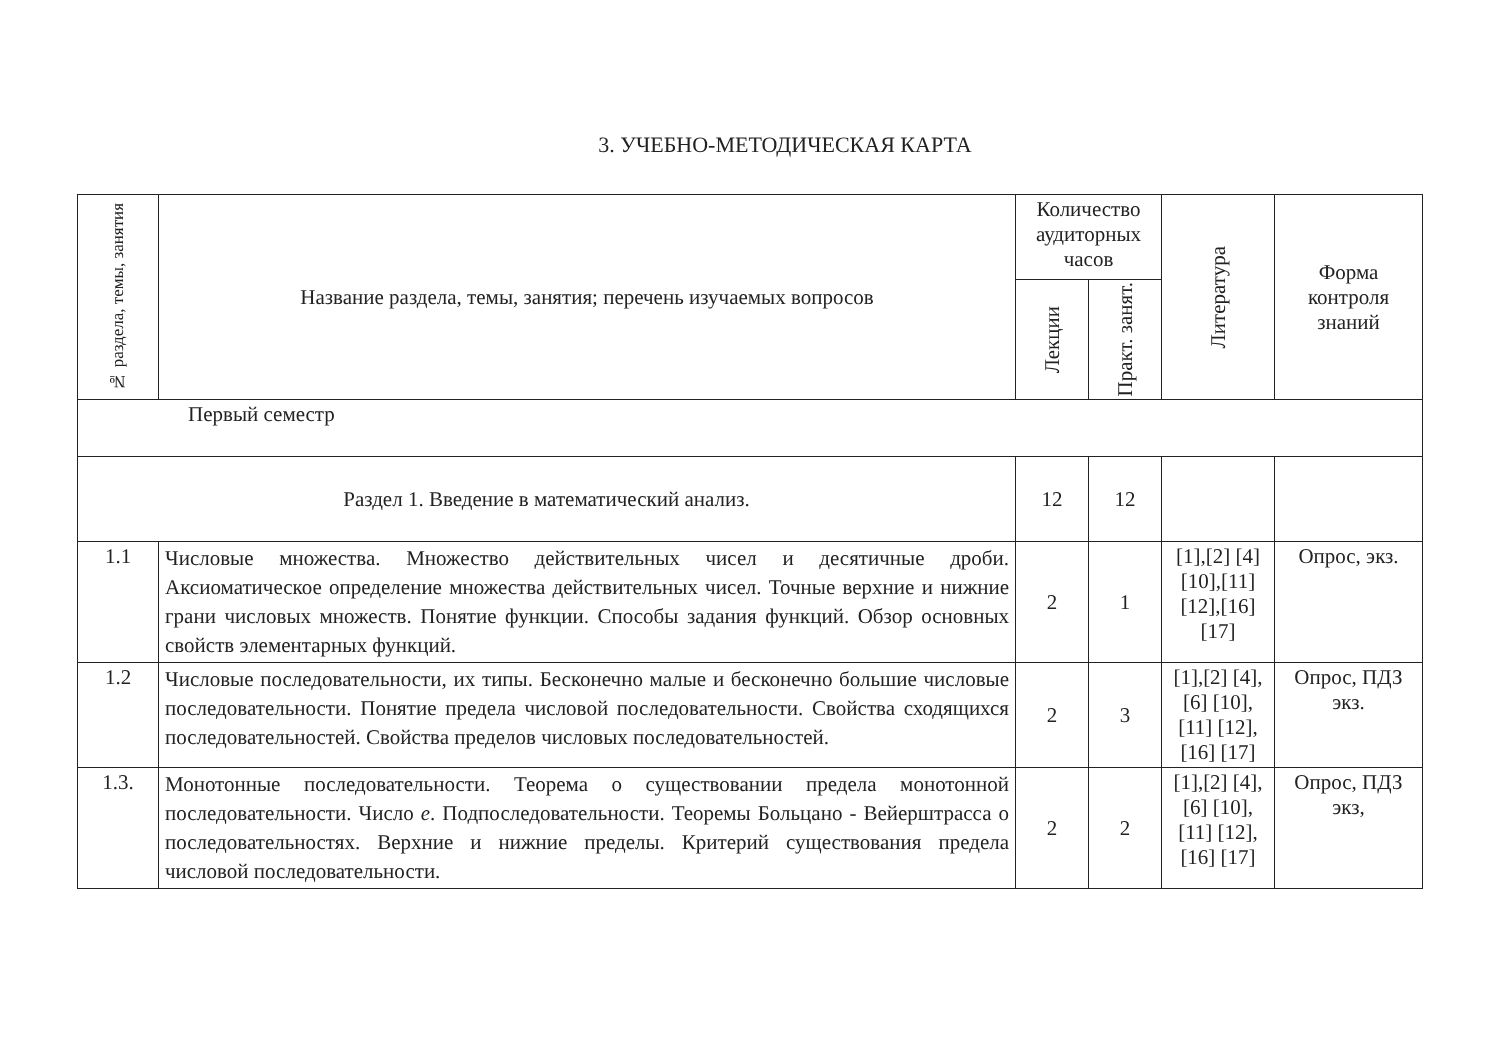3. УЧЕБНО-МЕТОДИЧЕСКАЯ КАРТА
| № раздела, темы, занятия | Название раздела, темы, занятия; перечень изучаемых вопросов | Количество аудиторных часов | | Литература | Форма контроля знаний |
| --- | --- | --- | --- | --- | --- |
| | | Лекции | Практ. занят. | | |
| Первый семестр | | | | | |
| Раздел 1. Введение в математический анализ. | | 12 | 12 | | |
| 1.1 | Числовые множества. Множество действительных чисел и десятичные дроби. Аксиоматическое определение множества действительных чисел. Точные верхние и нижние грани числовых множеств. Понятие функции. Способы задания функций. Обзор основных свойств элементарных функций. | 2 | 1 | [1],[2] [4] [10],[11] [12],[16] [17] | Опрос, экз. |
| 1.2 | Числовые последовательности, их типы. Бесконечно малые и бесконечно большие числовые последовательности. Понятие предела числовой последовательности. Свойства сходящихся последовательностей. Свойства пределов числовых последовательностей. | 2 | 3 | [1],[2] [4],[6] [10],[11] [12],[16] [17] | Опрос, ПДЗ экз. |
| 1.3. | Монотонные последовательности. Теорема о существовании предела монотонной последовательности. Число e . Подпоследовательности. Теоремы Больцано - Вейерштрасса о последовательностях. Верхние и нижние пределы. Критерий существования предела числовой последовательности. | 2 | 2 | [1],[2] [4],[6] [10],[11] [12],[16] [17] | Опрос, ПДЗ экз, |